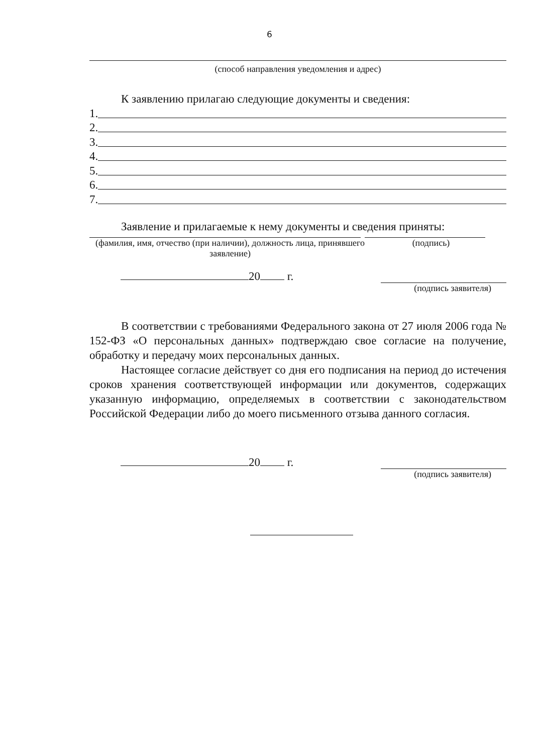6
(способ направления уведомления и адрес)
К заявлению прилагаю следующие документы и сведения:
1.
2.
3.
4.
5.
6.
7.
Заявление и прилагаемые к нему документы и сведения приняты:
(фамилия, имя, отчество (при наличии), должность лица, принявшего заявление)
(подпись)
20 г.
(подпись заявителя)
В соответствии с требованиями Федерального закона от 27 июля 2006 года № 152-ФЗ «О персональных данных» подтверждаю свое согласие на получение, обработку и передачу моих персональных данных.
Настоящее согласие действует со дня его подписания на период до истечения сроков хранения соответствующей информации или документов, содержащих указанную информацию, определяемых в соответствии с законодательством Российской Федерации либо до моего письменного отзыва данного согласия.
20 г.
(подпись заявителя)